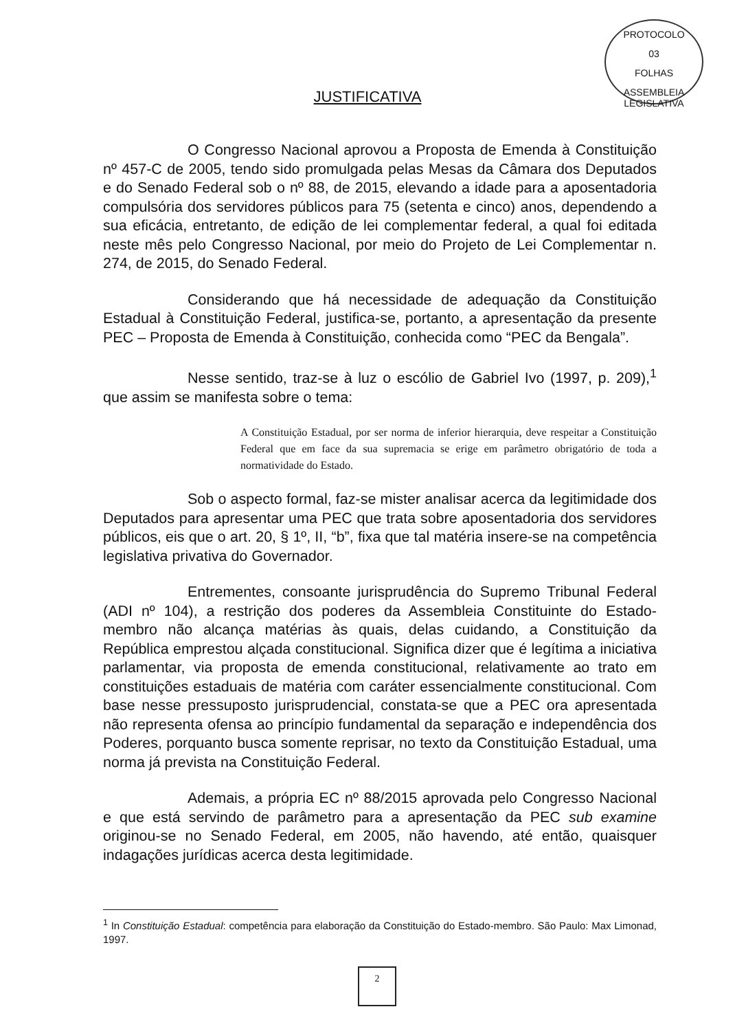PROTOCOLO
03
FOLHAS
ASSEMBLEIA LEGISLATIVA
JUSTIFICATIVA
O Congresso Nacional aprovou a Proposta de Emenda à Constituição nº 457-C de 2005, tendo sido promulgada pelas Mesas da Câmara dos Deputados e do Senado Federal sob o nº 88, de 2015, elevando a idade para a aposentadoria compulsória dos servidores públicos para 75 (setenta e cinco) anos, dependendo a sua eficácia, entretanto, de edição de lei complementar federal, a qual foi editada neste mês pelo Congresso Nacional, por meio do Projeto de Lei Complementar n. 274, de 2015, do Senado Federal.
Considerando que há necessidade de adequação da Constituição Estadual à Constituição Federal, justifica-se, portanto, a apresentação da presente PEC – Proposta de Emenda à Constituição, conhecida como “PEC da Bengala”.
Nesse sentido, traz-se à luz o escólio de Gabriel Ivo (1997, p. 209),<sup>1</sup> que assim se manifesta sobre o tema:
A Constituição Estadual, por ser norma de inferior hierarquia, deve respeitar a Constituição Federal que em face da sua supremacia se erige em parâmetro obrigatório de toda a normatividade do Estado.
Sob o aspecto formal, faz-se mister analisar acerca da legitimidade dos Deputados para apresentar uma PEC que trata sobre aposentadoria dos servidores públicos, eis que o art. 20, § 1º, II, “b”, fixa que tal matéria insere-se na competência legislativa privativa do Governador.
Entrementes, consoante jurisprudência do Supremo Tribunal Federal (ADI nº 104), a restrição dos poderes da Assembleia Constituinte do Estado-membro não alcança matérias às quais, delas cuidando, a Constituição da República emprestou alçada constitucional. Significa dizer que é legítima a iniciativa parlamentar, via proposta de emenda constitucional, relativamente ao trato em constituições estaduais de matéria com caráter essencialmente constitucional. Com base nesse pressuposto jurisprudencial, constata-se que a PEC ora apresentada não representa ofensa ao princípio fundamental da separação e independência dos Poderes, porquanto busca somente reprisar, no texto da Constituição Estadual, uma norma já prevista na Constituição Federal.
Ademais, a própria EC nº 88/2015 aprovada pelo Congresso Nacional e que está servindo de parâmetro para a apresentação da PEC sub examine originou-se no Senado Federal, em 2005, não havendo, até então, quaisquer indagações jurídicas acerca desta legitimidade.
<sup>1</sup> In Constituição Estadual: competência para elaboração da Constituição do Estado-membro. São Paulo: Max Limonad, 1997.
2